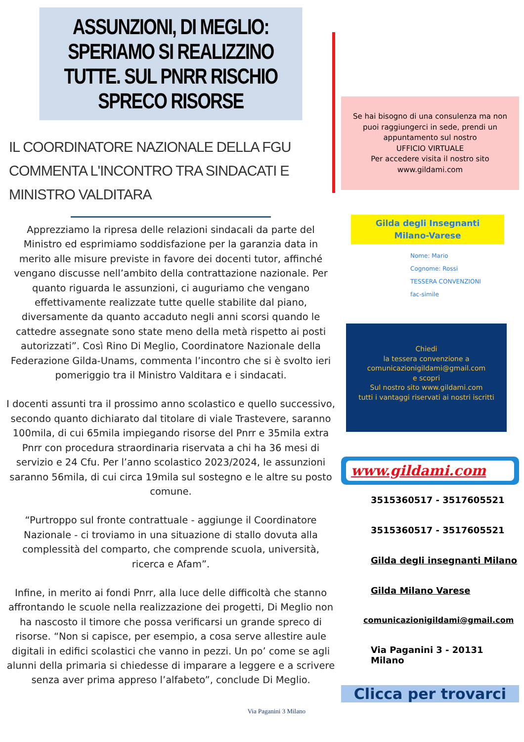ASSUNZIONI, DI MEGLIO: SPERIAMO SI REALIZZINO TUTTE. SUL PNRR RISCHIO SPRECO RISORSE
IL COORDINATORE NAZIONALE DELLA FGU COMMENTA L'INCONTRO TRA SINDACATI E MINISTRO VALDITARA
Apprezziamo la ripresa delle relazioni sindacali da parte del Ministro ed esprimiamo soddisfazione per la garanzia data in merito alle misure previste in favore dei docenti tutor, affinché vengano discusse nell’ambito della contrattazione nazionale. Per quanto riguarda le assunzioni, ci auguriamo che vengano effettivamente realizzate tutte quelle stabilite dal piano, diversamente da quanto accaduto negli anni scorsi quando le cattedre assegnate sono state meno della metà rispetto ai posti autorizzati”. Così Rino Di Meglio, Coordinatore Nazionale della Federazione Gilda-Unams, commenta l’incontro che si è svolto ieri pomeriggio tra il Ministro Valditara e i sindacati.
I docenti assunti tra il prossimo anno scolastico e quello successivo, secondo quanto dichiarato dal titolare di viale Trastevere, saranno 100mila, di cui 65mila impiegando risorse del Pnrr e 35mila extra Pnrr con procedura straordinaria riservata a chi ha 36 mesi di servizio e 24 Cfu. Per l’anno scolastico 2023/2024, le assunzioni saranno 56mila, di cui circa 19mila sul sostegno e le altre su posto comune.
“Purtroppo sul fronte contrattuale - aggiunge il Coordinatore Nazionale - ci troviamo in una situazione di stallo dovuta alla complessità del comparto, che comprende scuola, università, ricerca e Afam”.
Infine, in merito ai fondi Pnrr, alla luce delle difficoltà che stanno affrontando le scuole nella realizzazione dei progetti, Di Meglio non ha nascosto il timore che possa verificarsi un grande spreco di risorse. “Non si capisce, per esempio, a cosa serve allestire aule digitali in edifici scolastici che vanno in pezzi. Un po’ come se agli alunni della primaria si chiedesse di imparare a leggere e a scrivere senza aver prima appreso l’alfabeto”, conclude Di Meglio.
Via Paganini 3 Milano
Se hai bisogno di una consulenza ma non puoi raggiungerci in sede, prendi un appuntamento sul nostro
UFFICIO VIRTUALE
Per accedere visita il nostro sito
www.gildami.com
Gilda degli Insegnanti
Milano-Varese
Nome: Mario
Cognome: Rossi
TESSERA CONVENZIONI
fac-simile
Chiedi
la tessera convenzione a
comunicazionigildami@gmail.com
e scopri
Sul nostro sito www.gildami.com
tutti i vantaggi riservati ai nostri iscritti
www.gildami.com
3515360517 - 3517605521
3515360517 - 3517605521
Gilda degli insegnanti Milano
Gilda Milano Varese
comunicazionigildami@gmail.com
Via Paganini 3 - 20131 Milano
Clicca per trovarci